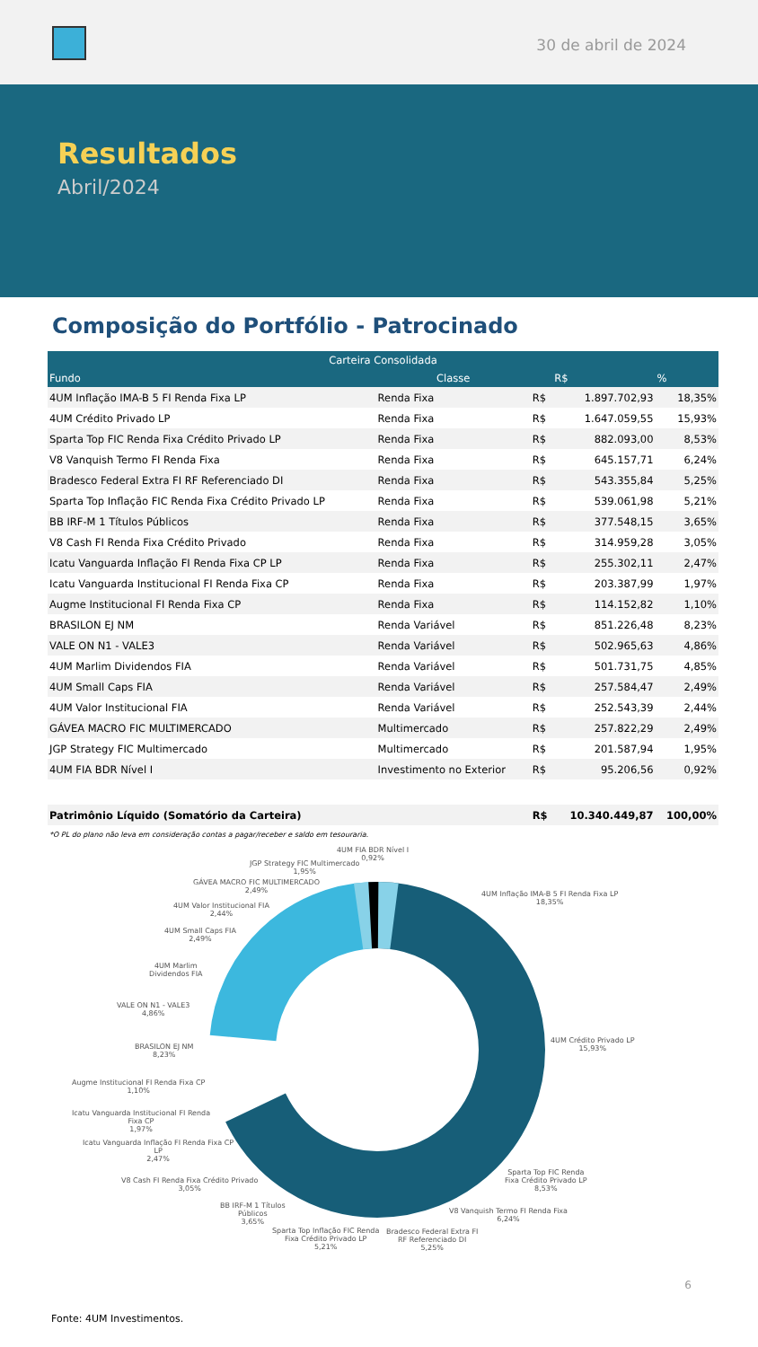30 de abril de 2024
Resultados
Abril/2024
Composição do Portfólio - Patrocinado
| Carteira Consolidada | | | | |
| --- | --- | --- | --- | --- |
| Fundo | Classe | | R$ | % |
| 4UM Inflação IMA-B 5 FI Renda Fixa LP | Renda Fixa | R$ | 1.897.702,93 | 18,35% |
| 4UM Crédito Privado LP | Renda Fixa | R$ | 1.647.059,55 | 15,93% |
| Sparta Top FIC Renda Fixa Crédito Privado LP | Renda Fixa | R$ | 882.093,00 | 8,53% |
| V8 Vanquish Termo FI Renda Fixa | Renda Fixa | R$ | 645.157,71 | 6,24% |
| Bradesco Federal Extra FI RF Referenciado DI | Renda Fixa | R$ | 543.355,84 | 5,25% |
| Sparta Top Inflação FIC Renda Fixa Crédito Privado LP | Renda Fixa | R$ | 539.061,98 | 5,21% |
| BB IRF-M 1 Títulos Públicos | Renda Fixa | R$ | 377.548,15 | 3,65% |
| V8 Cash FI Renda Fixa Crédito Privado | Renda Fixa | R$ | 314.959,28 | 3,05% |
| Icatu Vanguarda Inflação FI Renda Fixa CP LP | Renda Fixa | R$ | 255.302,11 | 2,47% |
| Icatu Vanguarda Institucional FI Renda Fixa CP | Renda Fixa | R$ | 203.387,99 | 1,97% |
| Augme Institucional FI Renda Fixa CP | Renda Fixa | R$ | 114.152,82 | 1,10% |
| BRASILON EJ NM | Renda Variável | R$ | 851.226,48 | 8,23% |
| VALE ON N1 - VALE3 | Renda Variável | R$ | 502.965,63 | 4,86% |
| 4UM Marlim Dividendos FIA | Renda Variável | R$ | 501.731,75 | 4,85% |
| 4UM Small Caps FIA | Renda Variável | R$ | 257.584,47 | 2,49% |
| 4UM Valor Institucional FIA | Renda Variável | R$ | 252.543,39 | 2,44% |
| GÁVEA MACRO FIC MULTIMERCADO | Multimercado | R$ | 257.822,29 | 2,49% |
| JGP Strategy FIC Multimercado | Multimercado | R$ | 201.587,94 | 1,95% |
| 4UM FIA BDR Nível I | Investimento no Exterior | R$ | 95.206,56 | 0,92% |
| Patrimônio Líquido (Somatório da Carteira) | | R$ | 10.340.449,87 | 100,00% |
*O PL do plano não leva em consideração contas a pagar/receber e saldo em tesouraria.
4UM FIA BDR Nível I
0,92%
JGP Strategy FIC Multimercado
1,95%
GÁVEA MACRO FIC MULTIMERCADO
2,49%
4UM Valor Institucional FIA
2,44%
4UM Small Caps FIA
2,49%
4UM Marlim
Dividendos FIA
VALE ON N1 - VALE3
4,86%
BRASILON EJ NM
8,23%
Augme Institucional FI Renda Fixa CP
1,10%
Icatu Vanguarda Institucional FI Renda
Fixa CP
1,97%
Icatu Vanguarda Inflação FI Renda Fixa CP
LP
2,47%
V8 Cash FI Renda Fixa Crédito Privado
3,05%
BB IRF-M 1 Títulos
Públicos
3,65%
Sparta Top Inflação FIC Renda
Fixa Crédito Privado LP
5,21%
Bradesco Federal Extra FI
RF Referenciado DI
5,25%
V8 Vanquish Termo FI Renda Fixa
6,24%
Sparta Top FIC Renda
Fixa Crédito Privado LP
8,53%
4UM Crédito Privado LP
15,93%
4UM Inflação IMA-B 5 FI Renda Fixa LP
18,35%
6
Fonte: 4UM Investimentos.